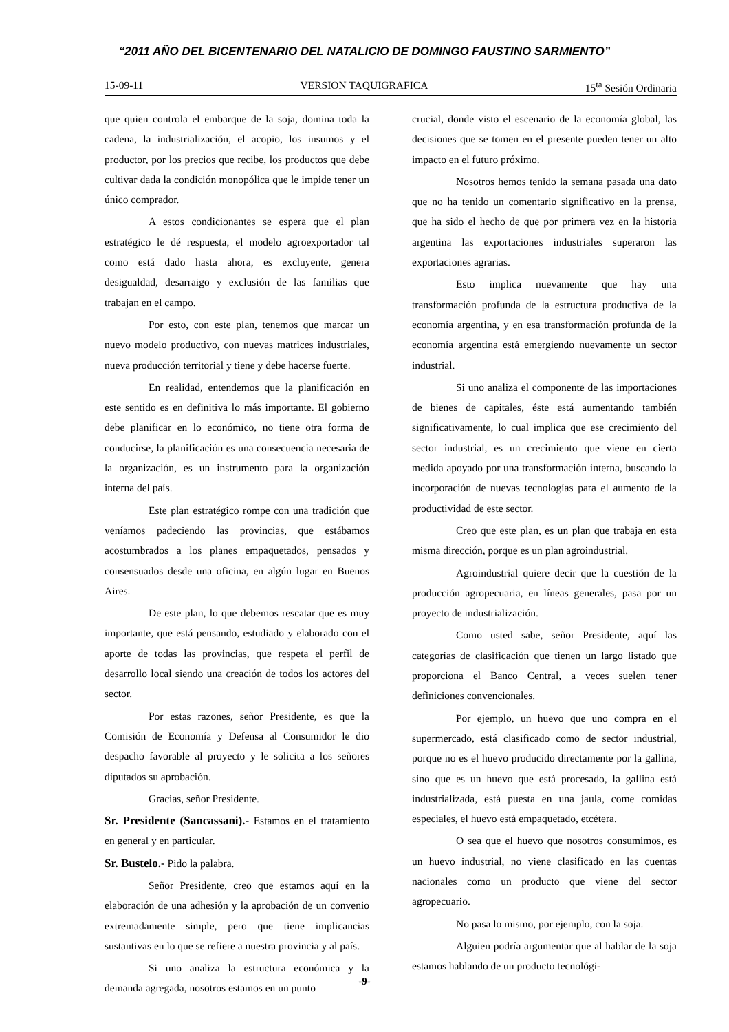“2011 AÑO DEL BICENTENARIO DEL NATALICIO DE DOMINGO FAUSTINO SARMIENTO”
15-09-11 VERSION TAQUIGRAFICA 15<sup>ta</sup> Sesión Ordinaria
que quien controla el embarque de la soja, domina toda la cadena, la industrialización, el acopio, los insumos y el productor, por los precios que recibe, los productos que debe cultivar dada la condición monopólica que le impide tener un único comprador.
A estos condicionantes se espera que el plan estratégico le dé respuesta, el modelo agroexportador tal como está dado hasta ahora, es excluyente, genera desigualdad, desarraigo y exclusión de las familias que trabajan en el campo.
Por esto, con este plan, tenemos que marcar un nuevo modelo productivo, con nuevas matrices industriales, nueva producción territorial y tiene y debe hacerse fuerte.
En realidad, entendemos que la planificación en este sentido es en definitiva lo más importante. El gobierno debe planificar en lo económico, no tiene otra forma de conducirse, la planificación es una consecuencia necesaria de la organización, es un instrumento para la organización interna del país.
Este plan estratégico rompe con una tradición que veníamos padeciendo las provincias, que estábamos acostumbrados a los planes empaquetados, pensados y consensuados desde una oficina, en algún lugar en Buenos Aires.
De este plan, lo que debemos rescatar que es muy importante, que está pensando, estudiado y elaborado con el aporte de todas las provincias, que respeta el perfil de desarrollo local siendo una creación de todos los actores del sector.
Por estas razones, señor Presidente, es que la Comisión de Economía y Defensa al Consumidor le dio despacho favorable al proyecto y le solicita a los señores diputados su aprobación.
Gracias, señor Presidente.
Sr. Presidente (Sancassani).- Estamos en el tratamiento en general y en particular.
Sr. Bustelo.- Pido la palabra.
Señor Presidente, creo que estamos aquí en la elaboración de una adhesión y la aprobación de un convenio extremadamente simple, pero que tiene implicancias sustantivas en lo que se refiere a nuestra provincia y al país.
Si uno analiza la estructura económica y la demanda agregada, nosotros estamos en un punto
crucial, donde visto el escenario de la economía global, las decisiones que se tomen en el presente pueden tener un alto impacto en el futuro próximo.
Nosotros hemos tenido la semana pasada una dato que no ha tenido un comentario significativo en la prensa, que ha sido el hecho de que por primera vez en la historia argentina las exportaciones industriales superaron las exportaciones agrarias.
Esto implica nuevamente que hay una transformación profunda de la estructura productiva de la economía argentina, y en esa transformación profunda de la economía argentina está emergiendo nuevamente un sector industrial.
Si uno analiza el componente de las importaciones de bienes de capitales, éste está aumentando también significativamente, lo cual implica que ese crecimiento del sector industrial, es un crecimiento que viene en cierta medida apoyado por una transformación interna, buscando la incorporación de nuevas tecnologías para el aumento de la productividad de este sector.
Creo que este plan, es un plan que trabaja en esta misma dirección, porque es un plan agroindustrial.
Agroindustrial quiere decir que la cuestión de la producción agropecuaria, en líneas generales, pasa por un proyecto de industrialización.
Como usted sabe, señor Presidente, aquí las categorías de clasificación que tienen un largo listado que proporciona el Banco Central, a veces suelen tener definiciones convencionales.
Por ejemplo, un huevo que uno compra en el supermercado, está clasificado como de sector industrial, porque no es el huevo producido directamente por la gallina, sino que es un huevo que está procesado, la gallina está industrializada, está puesta en una jaula, come comidas especiales, el huevo está empaquetado, etcétera.
O sea que el huevo que nosotros consumimos, es un huevo industrial, no viene clasificado en las cuentas nacionales como un producto que viene del sector agropecuario.
No pasa lo mismo, por ejemplo, con la soja.
Alguien podría argumentar que al hablar de la soja estamos hablando de un producto tecnológi-
-9-